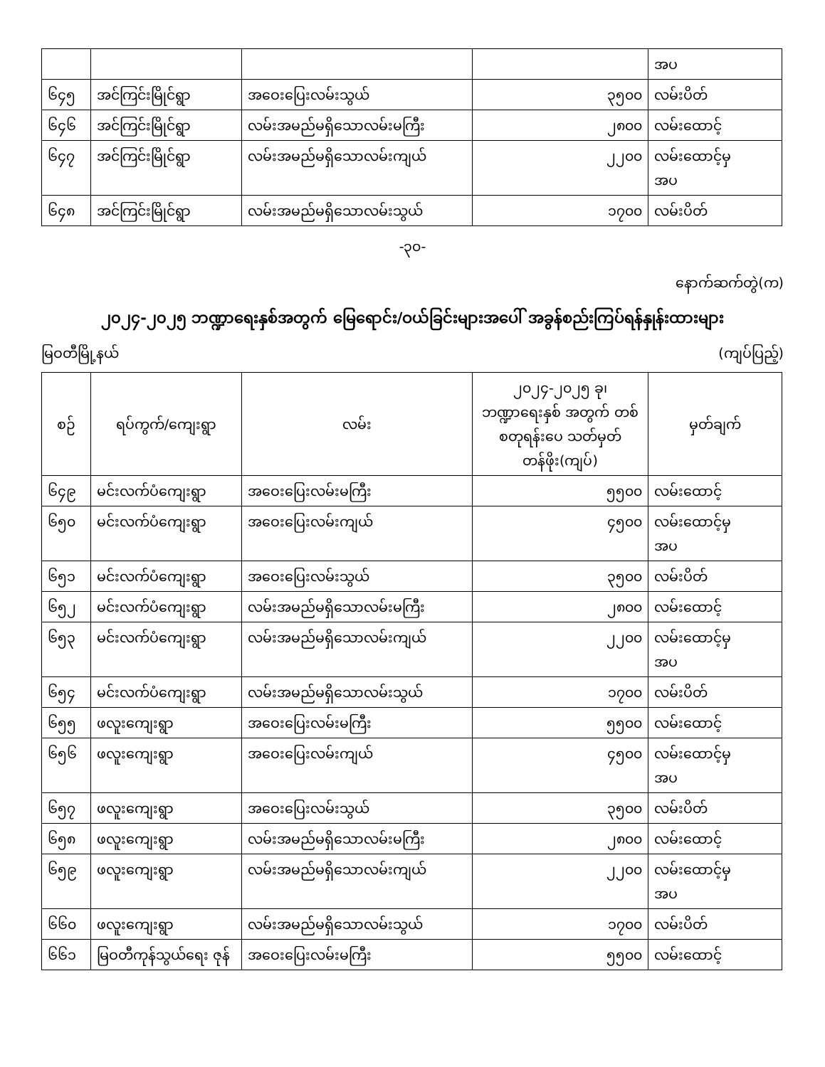| | | | | အပ |
| ၆၄၅ | အင်ကြင်းမြိုင်ရွာ | အဝေးပြေးလမ်းသွယ် | ၃၅၀၀ | လမ်းပိတ် |
| ၆၄၆ | အင်ကြင်းမြိုင်ရွာ | လမ်းအမည်မရှိသောလမ်းမကြီး | ၂၈၀၀ | လမ်းထောင့် |
| ၆၄၇ | အင်ကြင်းမြိုင်ရွာ | လမ်းအမည်မရှိသောလမ်းကျယ် | ၂၂၀၀ | လမ်းထောင့်မှ အပ |
| ၆၄၈ | အင်ကြင်းမြိုင်ရွာ | လမ်းအမည်မရှိသောလမ်းသွယ် | ၁၇၀၀ | လမ်းပိတ် |
-၃၀-
နောက်ဆက်တွဲ(က)
၂၀၂၄-၂၀၂၅ ဘဏ္ဍာရေးနှစ်အတွက် မြေရောင်း/ဝယ်ခြင်းများအပေါ် အခွန်စည်းကြပ်ရန်နှုန်းထားများ
မြဝတီမြို့နယ် (ကျပ်ပြည့်)
| စဉ် | ရပ်ကွက်/ကျေးရွာ | လမ်း | ၂၀၂၄-၂၀၂၅ ခု၊ ဘဏ္ဍာရေးနှစ် အတွက် တစ်စတုရန်းပေ သတ်မှတ်တန်ဖိုး(ကျပ်) | မှတ်ချက် |
| --- | --- | --- | --- | --- |
| ၆၄၉ | မင်းလက်ပံကျေးရွာ | အဝေးပြေးလမ်းမကြီး | ၅၅၀၀ | လမ်းထောင့် |
| ၆၅၀ | မင်းလက်ပံကျေးရွာ | အဝေးပြေးလမ်းကျယ် | ၄၅၀၀ | လမ်းထောင့်မှ အပ |
| ၆၅၁ | မင်းလက်ပံကျေးရွာ | အဝေးပြေးလမ်းသွယ် | ၃၅၀၀ | လမ်းပိတ် |
| ၆၅၂ | မင်းလက်ပံကျေးရွာ | လမ်းအမည်မရှိသောလမ်းမကြီး | ၂၈၀၀ | လမ်းထောင့် |
| ၆၅၃ | မင်းလက်ပံကျေးရွာ | လမ်းအမည်မရှိသောလမ်းကျယ် | ၂၂၀၀ | လမ်းထောင့်မှ အပ |
| ၆၅၄ | မင်းလက်ပံကျေးရွာ | လမ်းအမည်မရှိသောလမ်းသွယ် | ၁၇၀၀ | လမ်းပိတ် |
| ၆၅၅ | ဖလူးကျေးရွာ | အဝေးပြေးလမ်းမကြီး | ၅၅၀၀ | လမ်းထောင့် |
| ၆၅၆ | ဖလူးကျေးရွာ | အဝေးပြေးလမ်းကျယ် | ၄၅၀၀ | လမ်းထောင့်မှ အပ |
| ၆၅၇ | ဖလူးကျေးရွာ | အဝေးပြေးလမ်းသွယ် | ၃၅၀၀ | လမ်းပိတ် |
| ၆၅၈ | ဖလူးကျေးရွာ | လမ်းအမည်မရှိသောလမ်းမကြီး | ၂၈၀၀ | လမ်းထောင့် |
| ၆၅၉ | ဖလူးကျေးရွာ | လမ်းအမည်မရှိသောလမ်းကျယ် | ၂၂၀၀ | လမ်းထောင့်မှ အပ |
| ၆၆၀ | ဖလူးကျေးရွာ | လမ်းအမည်မရှိသောလမ်းသွယ် | ၁၇၀၀ | လမ်းပိတ် |
| ၆၆၁ | မြဝတီကုန်သွယ်ရေး ဇုန် | အဝေးပြေးလမ်းမကြီး | ၅၅၀၀ | လမ်းထောင့် |